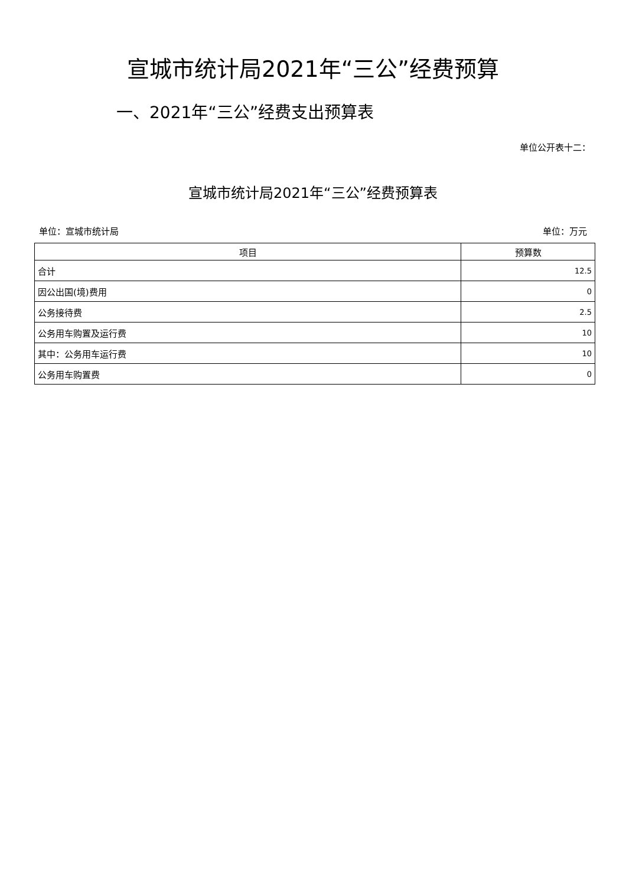宣城市统计局2021年“三公”经费预算
一、2021年“三公”经费支出预算表
单位公开表十二：
宣城市统计局2021年“三公”经费预算表
单位：宣城市统计局 单位：万元
| 项目 | 预算数 |
| --- | --- |
| 合计 | 12.5 |
| 因公出国(境)费用 | 0 |
| 公务接待费 | 2.5 |
| 公务用车购置及运行费 | 10 |
| 其中：公务用车运行费 | 10 |
| 公务用车购置费 | 0 |